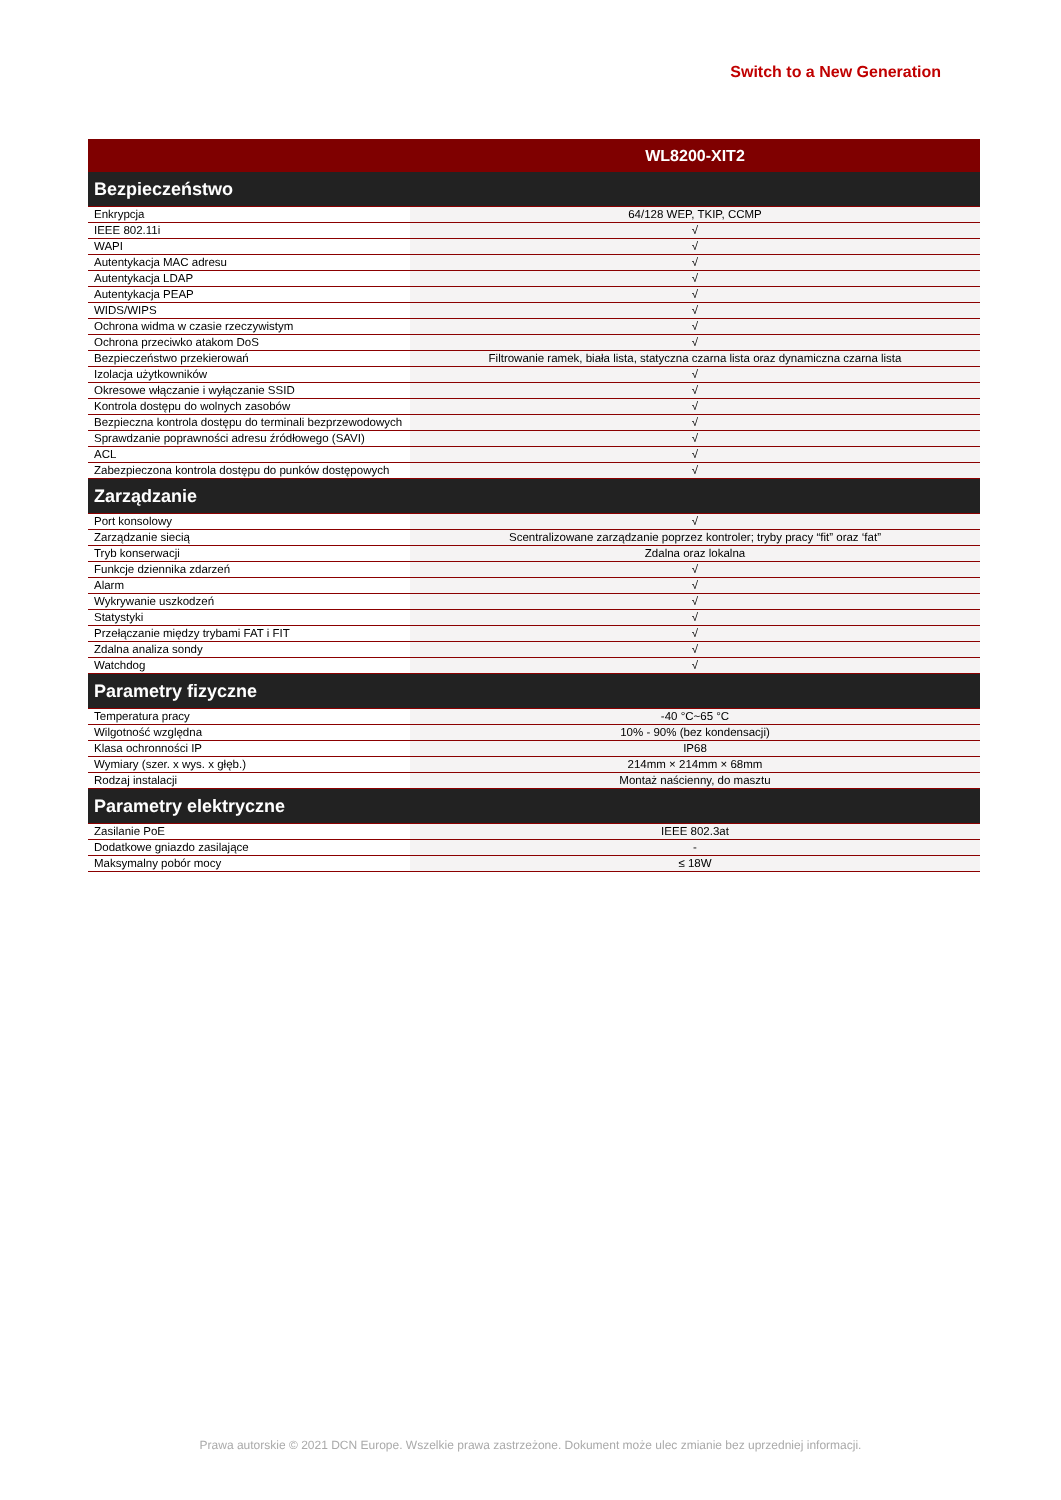Switch to a New Generation
| | WL8200-XIT2 |
| --- | --- |
| Bezpieczeństwo | |
| Enkrypcja | 64/128 WEP, TKIP, CCMP |
| IEEE 802.11i | √ |
| WAPI | √ |
| Autentykacja MAC adresu | √ |
| Autentykacja LDAP | √ |
| Autentykacja PEAP | √ |
| WIDS/WIPS | √ |
| Ochrona widma w czasie rzeczywistym | √ |
| Ochrona przeciwko atakom DoS | √ |
| Bezpieczeństwo przekierowań | Filtrowanie ramek, biała lista, statyczna czarna lista oraz dynamiczna czarna lista |
| Izolacja użytkowników | √ |
| Okresowe włączanie i wyłączanie SSID | √ |
| Kontrola dostępu do wolnych zasobów | √ |
| Bezpieczna kontrola dostępu do terminali bezprzewodowych | √ |
| Sprawdzanie poprawności adresu źródłowego (SAVI) | √ |
| ACL | √ |
| Zabezpieczona kontrola dostępu do punków dostępowych | √ |
| Zarządzanie | |
| Port konsolowy | √ |
| Zarządzanie siecią | Scentralizowane zarządzanie poprzez kontroler; tryby pracy “fit” oraz ‘fat” |
| Tryb konserwacji | Zdalna oraz lokalna |
| Funkcje dziennika zdarzeń | √ |
| Alarm | √ |
| Wykrywanie uszkodzeń | √ |
| Statystyki | √ |
| Przełączanie między trybami FAT i FIT | √ |
| Zdalna analiza sondy | √ |
| Watchdog | √ |
| Parametry fizyczne | |
| Temperatura pracy | -40 °C~65 °C |
| Wilgotność względna | 10% - 90% (bez kondensacji) |
| Klasa ochronności IP | IP68 |
| Wymiary (szer. x wys. x głęb.) | 214mm × 214mm × 68mm |
| Rodzaj instalacji | Montaż naścienny, do masztu |
| Parametry elektryczne | |
| Zasilanie PoE | IEEE 802.3at |
| Dodatkowe gniazdo zasilające | - |
| Maksymalny pobór mocy | ≤ 18W |
Prawa autorskie © 2021 DCN Europe. Wszelkie prawa zastrzeżone. Dokument może ulec zmianie bez uprzedniej informacji.